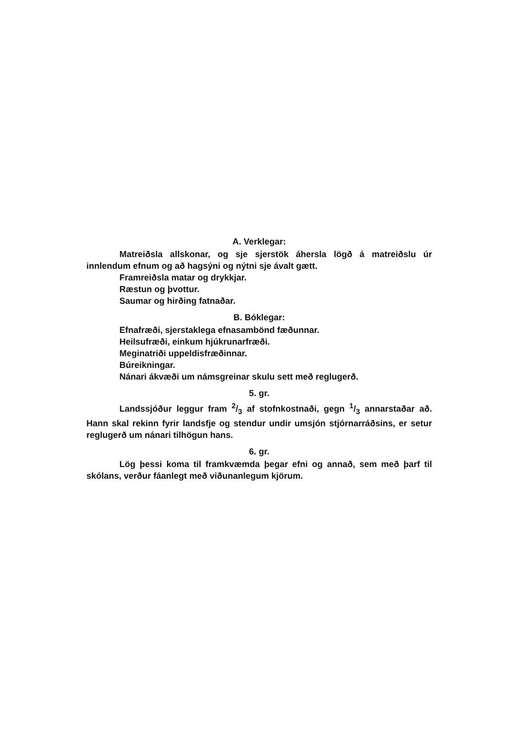A. Verklegar:
Matreiðsla allskonar, og sje sjerstök áhersla lögð á matreiðslu úr innlendum efnum og að hagsýni og nýtni sje ávalt gætt.
Framreiðsla matar og drykkjar.
Ræstun og þvottur.
Saumar og hirðing fatnaðar.
B. Bóklegar:
Efnafræði, sjerstaklega efnasambönd fæðunnar.
Heilsufræði, einkum hjúkrunarfræði.
Meginatriði uppeldisfræðinnar.
Búreikningar.
Nánari ákvæði um námsgreinar skulu sett með reglugerð.
5. gr.
Landssjóður leggur fram 2/3 af stofnkostnaði, gegn 1/3 annarstaðar að. Hann skal rekinn fyrir landsfje og stendur undir umsjón stjórnarráðsins, er setur reglugerð um nánari tilhögun hans.
6. gr.
Lög þessi koma til framkvæmda þegar efni og annað, sem með þarf til skólans, verður fáanlegt með viðunanlegum kjörum.